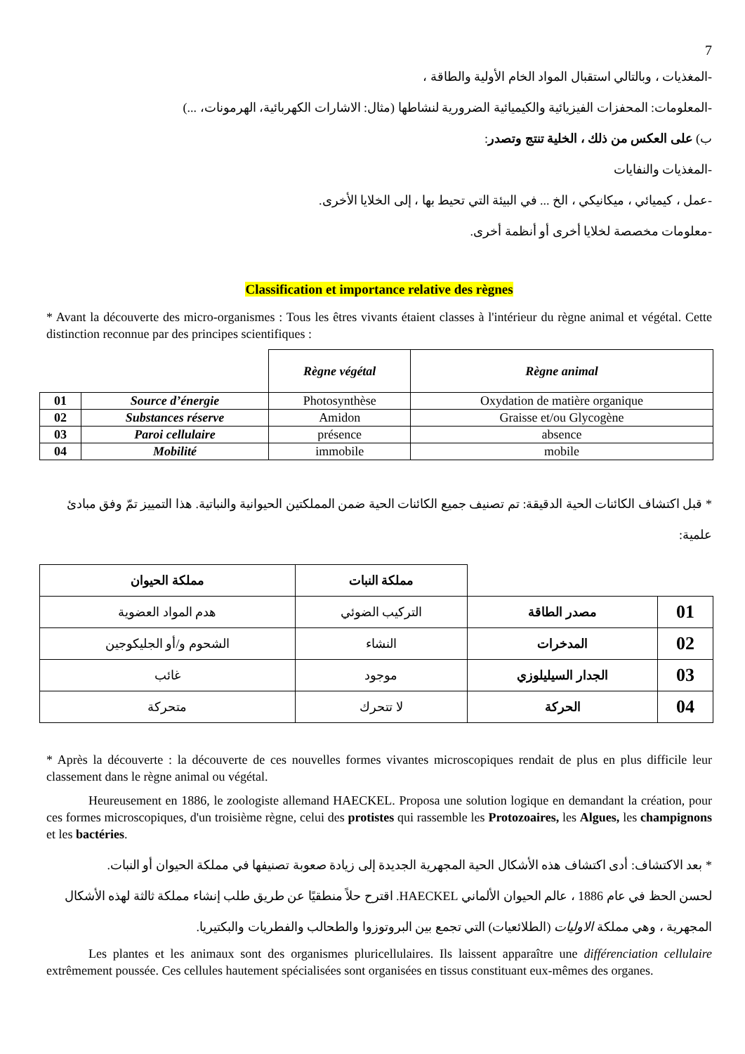7
-المغذيات ، وبالتالي استقبال المواد الخام الأولية والطاقة ،
-المعلومات: المحفزات الفيزيائية والكيميائية الضرورية لنشاطها (مثال: الاشارات الكهربائية، الهرمونات، ...)
ب) على العكس من ذلك ، الخلية تنتج وتصدر:
-المغذيات والنفايات
-عمل ، كيميائي ، ميكانيكي ، الخ ... في البيئة التي تحيط بها ، إلى الخلايا الأخرى.
-معلومات مخصصة لخلايا أخرى أو أنظمة أخرى.
Classification et importance relative des règnes
* Avant la découverte des micro-organismes : Tous les êtres vivants étaient classes à l'intérieur du règne animal et végétal. Cette distinction reconnue par des principes scientifiques :
| | | Règne végétal | Règne animal |
| --- | --- | --- | --- |
| 01 | Source d’énergie | Photosynthèse | Oxydation de matière organique |
| 02 | Substances réserve | Amidon | Graisse et/ou Glycogène |
| 03 | Paroi cellulaire | présence | absence |
| 04 | Mobilité | immobile | mobile |
* قبل اكتشاف الكائنات الحية الدقيقة: تم تصنيف جميع الكائنات الحية ضمن المملكتين الحيوانية والنباتية. هذا التمييز تمّ وفق مبادئ علمية:
| | | مملكة النبات | مملكة الحيوان |
| --- | --- | --- | --- |
| 01 | مصدر الطاقة | التركيب الضوئي | هدم المواد العضوية |
| 02 | المدخرات | النشاء | الشحوم و/أو الجليكوجين |
| 03 | الجدار السيليلوزي | موجود | غائب |
| 04 | الحركة | لا تتحرك | متحركة |
* Après la découverte : la découverte de ces nouvelles formes vivantes microscopiques rendait de plus en plus difficile leur classement dans le règne animal ou végétal.
Heureusement en 1886, le zoologiste allemand HAECKEL. Proposa une solution logique en demandant la création, pour ces formes microscopiques, d'un troisième règne, celui des protistes qui rassemble les Protozoaires, les Algues, les champignons et les bactéries.
* بعد الاكتشاف: أدى اكتشاف هذه الأشكال الحية المجهرية الجديدة إلى زيادة صعوبة تصنيفها في مملكة الحيوان أو النبات.
لحسن الحظ في عام 1886 ، عالم الحيوان الألماني HAECKEL. اقترح حلاً منطقيًا عن طريق طلب إنشاء مملكة ثالثة لهذه الأشكال المجهرية ، وهي مملكة الاوليات (الطلائعيات) التي تجمع بين البروتوزوا والطحالب والفطريات والبكتيريا.
Les plantes et les animaux sont des organismes pluricellulaires. Ils laissent apparaître une différenciation cellulaire extrêmement poussée. Ces cellules hautement spécialisées sont organisées en tissus constituant eux-mêmes des organes.